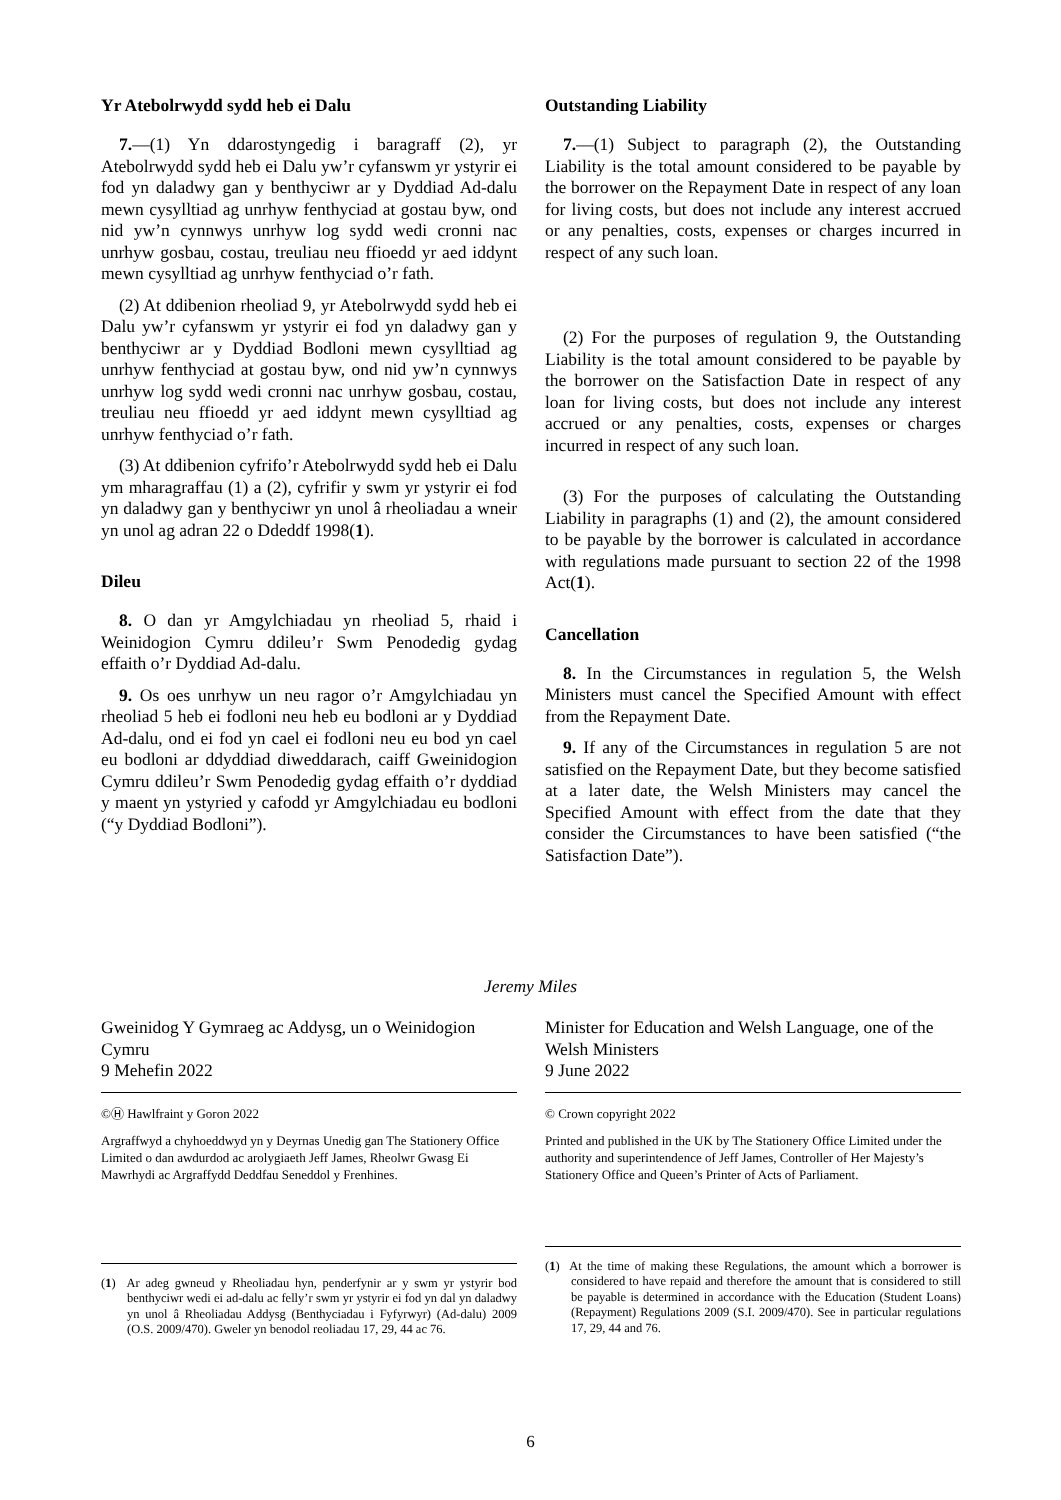Yr Atebolrwydd sydd heb ei Dalu
7.—(1) Yn ddarostyngedig i baragraff (2), yr Atebolrwydd sydd heb ei Dalu yw’r cyfanswm yr ystyrir ei fod yn daladwy gan y benthyciwr ar y Dyddiad Ad-dalu mewn cysylltiad ag unrhyw fenthyciad at gostau byw, ond nid yw’n cynnwys unrhyw log sydd wedi cronni nac unrhyw gosbau, costau, treuliau neu ffioedd yr aed iddynt mewn cysylltiad ag unrhyw fenthyciad o’r fath.
(2) At ddibenion rheoliad 9, yr Atebolrwydd sydd heb ei Dalu yw’r cyfanswm yr ystyrir ei fod yn daladwy gan y benthyciwr ar y Dyddiad Bodloni mewn cysylltiad ag unrhyw fenthyciad at gostau byw, ond nid yw’n cynnwys unrhyw log sydd wedi cronni nac unrhyw gosbau, costau, treuliau neu ffioedd yr aed iddynt mewn cysylltiad ag unrhyw fenthyciad o’r fath.
(3) At ddibenion cyfrifo’r Atebolrwydd sydd heb ei Dalu ym mharagraffau (1) a (2), cyfrifir y swm yr ystyrir ei fod yn daladwy gan y benthyciwr yn unol â rheoliadau a wneir yn unol ag adran 22 o Ddeddf 1998(1).
Dileu
8. O dan yr Amgylchiadau yn rheoliad 5, rhaid i Weinidogion Cymru ddileu’r Swm Penodedig gydag effaith o’r Dyddiad Ad-dalu.
9. Os oes unrhyw un neu ragor o’r Amgylchiadau yn rheoliad 5 heb ei fodloni neu heb eu bodloni ar y Dyddiad Ad-dalu, ond ei fod yn cael ei fodloni neu eu bod yn cael eu bodloni ar ddyddiad diweddarach, caiff Gweinidogion Cymru ddileu’r Swm Penodedig gydag effaith o’r dyddiad y maent yn ystyried y cafodd yr Amgylchiadau eu bodloni (“y Dyddiad Bodloni”).
Outstanding Liability
7.—(1) Subject to paragraph (2), the Outstanding Liability is the total amount considered to be payable by the borrower on the Repayment Date in respect of any loan for living costs, but does not include any interest accrued or any penalties, costs, expenses or charges incurred in respect of any such loan.
(2) For the purposes of regulation 9, the Outstanding Liability is the total amount considered to be payable by the borrower on the Satisfaction Date in respect of any loan for living costs, but does not include any interest accrued or any penalties, costs, expenses or charges incurred in respect of any such loan.
(3) For the purposes of calculating the Outstanding Liability in paragraphs (1) and (2), the amount considered to be payable by the borrower is calculated in accordance with regulations made pursuant to section 22 of the 1998 Act(1).
Cancellation
8. In the Circumstances in regulation 5, the Welsh Ministers must cancel the Specified Amount with effect from the Repayment Date.
9. If any of the Circumstances in regulation 5 are not satisfied on the Repayment Date, but they become satisfied at a later date, the Welsh Ministers may cancel the Specified Amount with effect from the date that they consider the Circumstances to have been satisfied (“the Satisfaction Date”).
Jeremy Miles
Gweinidog Y Gymraeg ac Addysg, un o Weinidogion Cymru
9 Mehefin 2022
©Ⓗ Hawlfraint y Goron 2022
Argraffwyd a chyhoeddwyd yn y Deyrnas Unedig gan The Stationery Office Limited o dan awdurdod ac arolygiaeth Jeff James, Rheolwr Gwasg Ei Mawrhydi ac Argraffydd Deddfau Seneddol y Frenhines.
(1) Ar adeg gwneud y Rheoliadau hyn, penderfynir ar y swm yr ystyrir bod benthyciwr wedi ei ad-dalu ac felly’r swm yr ystyrir ei fod yn dal yn daladwy yn unol â Rheoliadau Addysg (Benthyciadau i Fyfyrwyr) (Ad-dalu) 2009 (O.S. 2009/470). Gweler yn benodol reoliadau 17, 29, 44 ac 76.
Minister for Education and Welsh Language, one of the Welsh Ministers
9 June 2022
© Crown copyright 2022
Printed and published in the UK by The Stationery Office Limited under the authority and superintendence of Jeff James, Controller of Her Majesty’s Stationery Office and Queen’s Printer of Acts of Parliament.
(1) At the time of making these Regulations, the amount which a borrower is considered to have repaid and therefore the amount that is considered to still be payable is determined in accordance with the Education (Student Loans) (Repayment) Regulations 2009 (S.I. 2009/470). See in particular regulations 17, 29, 44 and 76.
6